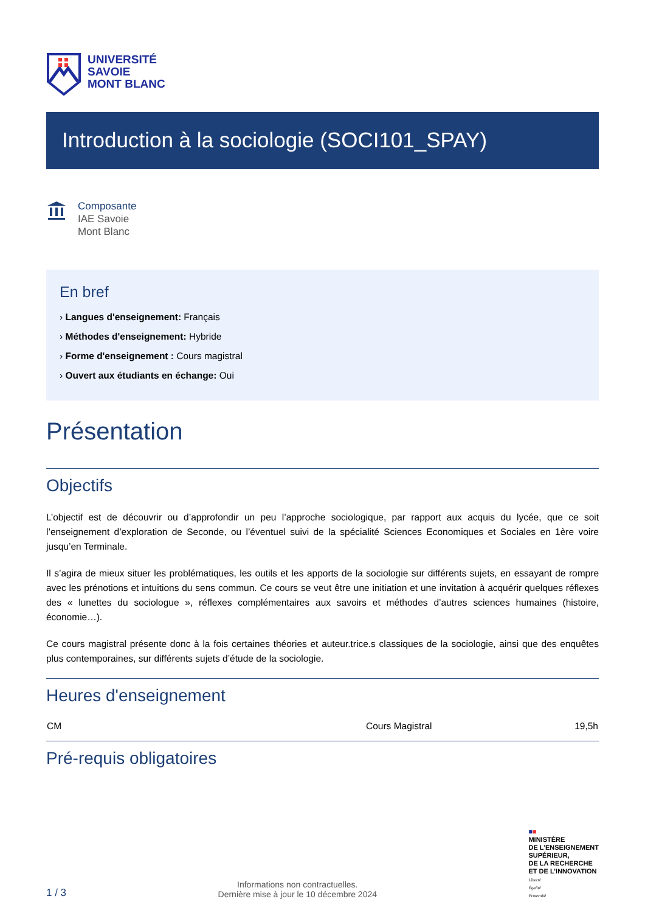UNIVERSITÉ
SAVOIE
MONT BLANC
Introduction à la sociologie (SOCI101_SPAY)
Composante
IAE Savoie
Mont Blanc
En bref
› Langues d'enseignement: Français
› Méthodes d'enseignement: Hybride
› Forme d'enseignement : Cours magistral
› Ouvert aux étudiants en échange: Oui
Présentation
Objectifs
L’objectif est de découvrir ou d’approfondir un peu l’approche sociologique, par rapport aux acquis du lycée, que ce soit l’enseignement d’exploration de Seconde, ou l’éventuel suivi de la spécialité Sciences Economiques et Sociales en 1ère voire jusqu’en Terminale.
Il s’agira de mieux situer les problématiques, les outils et les apports de la sociologie sur différents sujets, en essayant de rompre avec les prénotions et intuitions du sens commun. Ce cours se veut être une initiation et une invitation à acquérir quelques réflexes des « lunettes du sociologue », réflexes complémentaires aux savoirs et méthodes d’autres sciences humaines (histoire, économie…).
Ce cours magistral présente donc à la fois certaines théories et auteur.trice.s classiques de la sociologie, ainsi que des enquêtes plus contemporaines, sur différents sujets d’étude de la sociologie.
Heures d'enseignement
| CM | Cours Magistral | 19,5h |
Pré-requis obligatoires
1 / 3
Informations non contractuelles.
Dernière mise à jour le 10 décembre 2024
■■
MINISTÈRE
DE L’ENSEIGNEMENT
SUPÉRIEUR,
DE LA RECHERCHE
ET DE L’INNOVATION
Liberté
Égalité
Fraternité